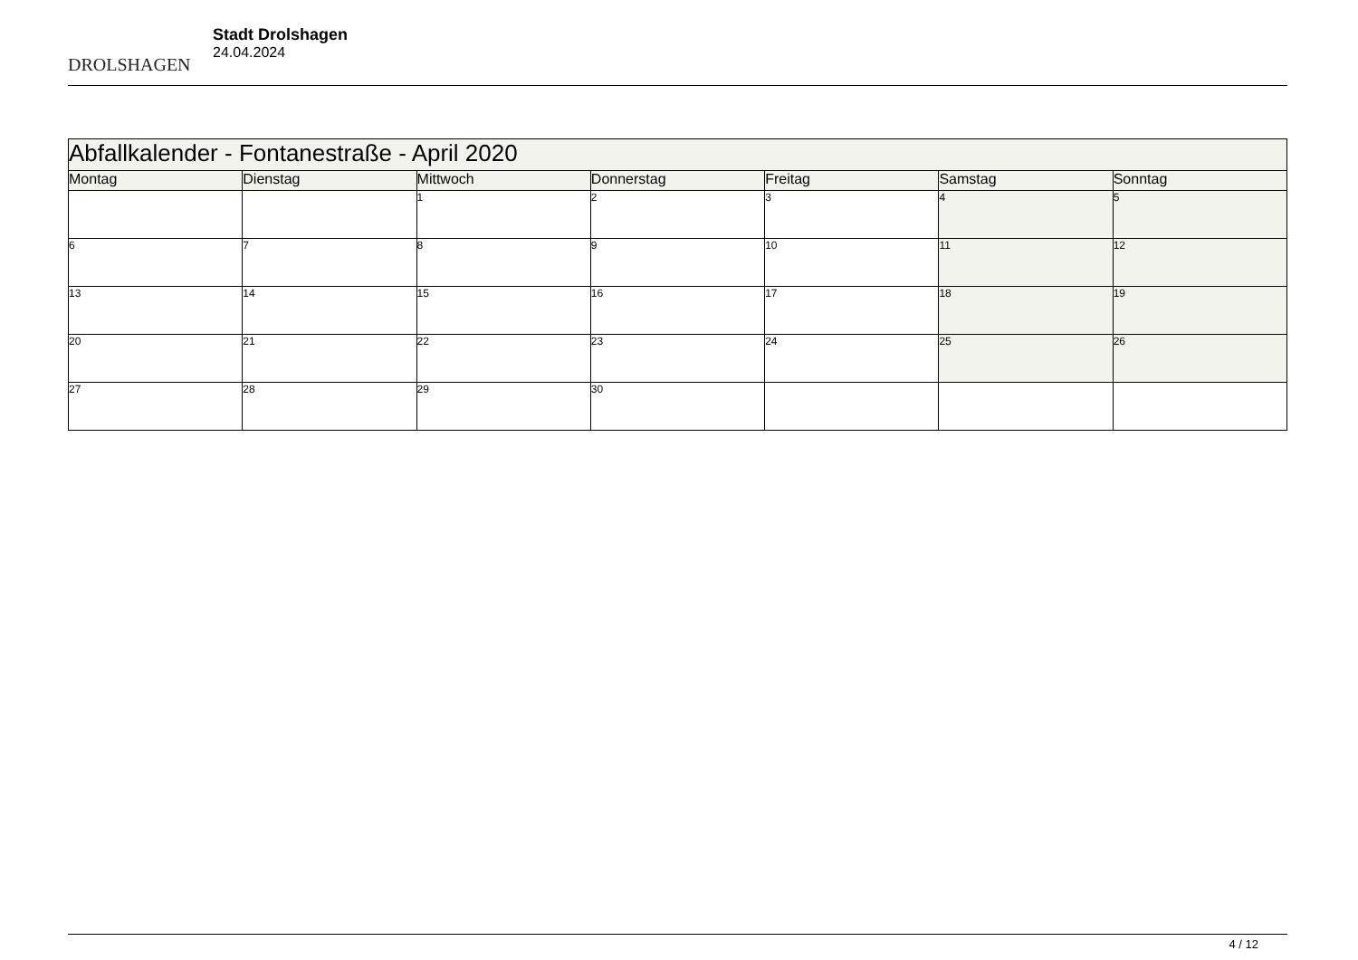DROLSHAGEN
Stadt Drolshagen
24.04.2024
| Abfallkalender - Fontanestraße - April 2020 | | | | | | |
| Montag | Dienstag | Mittwoch | Donnerstag | Freitag | Samstag | Sonntag |
| | | 1 | 2 | 3 | 4 | 5 |
| 6 | 7 | 8 | 9 | 10 | 11 | 12 |
| 13 | 14 | 15 | 16 | 17 | 18 | 19 |
| 20 | 21 | 22 | 23 | 24 | 25 | 26 |
| 27 | 28 | 29 | 30 | | | |
4 / 12